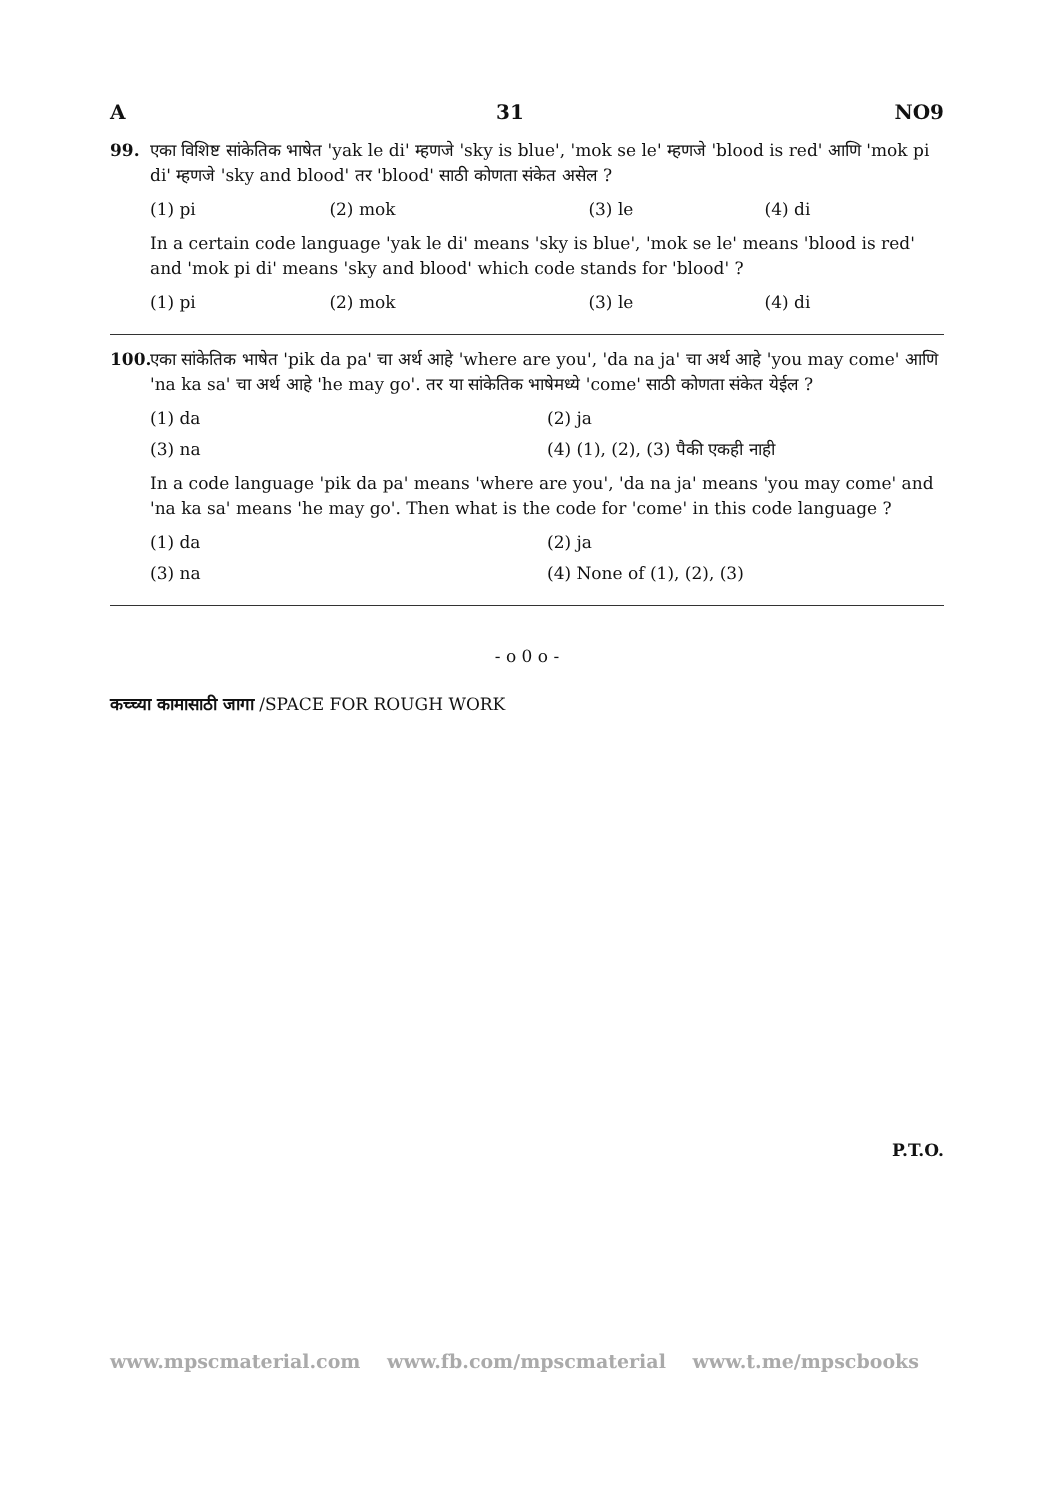A 31 NO9
99. एका विशिष्ट सांकेतिक भाषेत 'yak le di' म्हणजे 'sky is blue', 'mok se le' म्हणजे 'blood is red' आणि 'mok pi di' म्हणजे 'sky and blood' तर 'blood' साठी कोणता संकेत असेल ?
| (1) pi | (2) mok | (3) le | (4) di |
In a certain code language 'yak le di' means 'sky is blue', 'mok se le' means 'blood is red' and 'mok pi di' means 'sky and blood' which code stands for 'blood' ?
| (1) pi | (2) mok | (3) le | (4) di |
100.
एका सांकेतिक भाषेत 'pik da pa' चा अर्थ आहे 'where are you', 'da na ja' चा अर्थ आहे 'you may come' आणि 'na ka sa' चा अर्थ आहे 'he may go'. तर या सांकेतिक भाषेमध्ये 'come' साठी कोणता संकेत येईल ?
| (1) da | (2) ja |
| (3) na | (4) (1), (2), (3) पैकी एकही नाही |
In a code language 'pik da pa' means 'where are you', 'da na ja' means 'you may come' and 'na ka sa' means 'he may go'. Then what is the code for 'come' in this code language ?
| (1) da | (2) ja |
| (3) na | (4) None of (1), (2), (3) |
- o 0 o -
कच्च्या कामासाठी जागा /SPACE FOR ROUGH WORK
P.T.O.
www.mpscmaterial.com www.fb.com/mpscmaterial www.t.me/mpscbooks